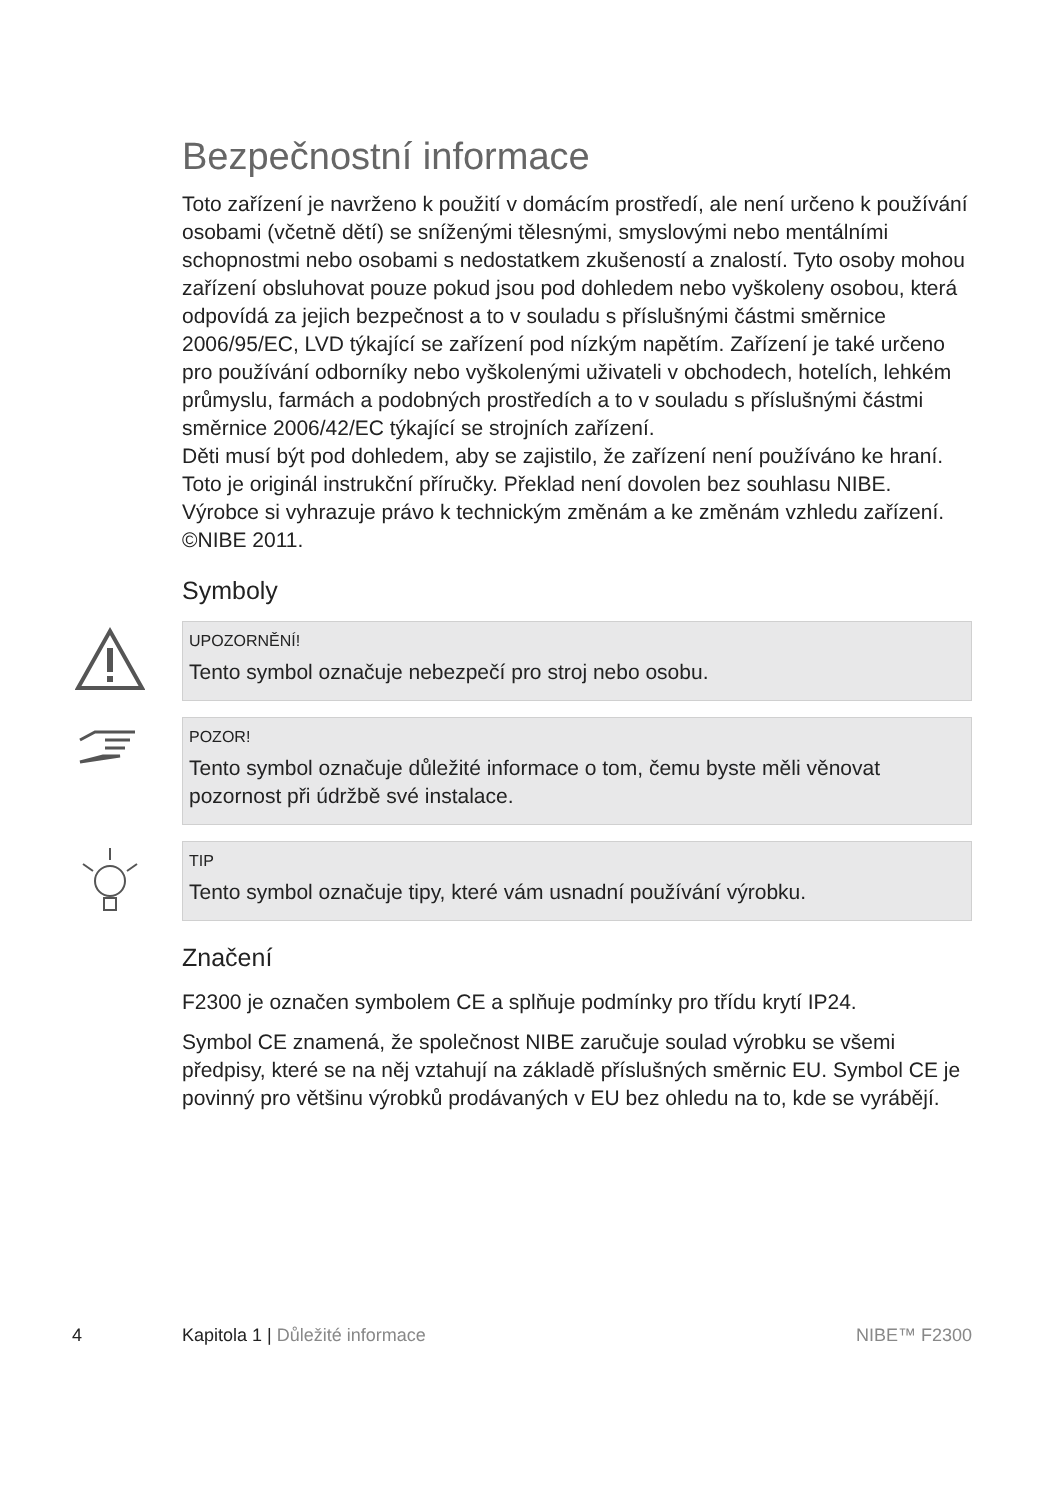Bezpečnostní informace
Toto zařízení je navrženo k použití v domácím prostředí, ale není určeno k používání osobami (včetně dětí) se sníženými tělesnými, smyslovými nebo mentálními schopnostmi nebo osobami s nedostatkem zkušeností a znalostí. Tyto osoby mohou zařízení obsluhovat pouze pokud jsou pod dohledem nebo vyškoleny osobou, která odpovídá za jejich bezpečnost a to v souladu s příslušnými částmi směrnice 2006/95/EC, LVD týkající se zařízení pod nízkým napětím. Zařízení je také určeno pro používání odborníky nebo vyškolenými uživateli v obchodech, hotelích, lehkém průmyslu, farmách a podobných prostředích a to v souladu s příslušnými částmi směrnice 2006/42/EC týkající se strojních zařízení.
Děti musí být pod dohledem, aby se zajistilo, že zařízení není používáno ke hraní.
Toto je originál instrukční příručky. Překlad není dovolen bez souhlasu NIBE.
Výrobce si vyhrazuje právo k technickým změnám a ke změnám vzhledu zařízení.
©NIBE 2011.
Symboly
UPOZORNĚNÍ!
Tento symbol označuje nebezpečí pro stroj nebo osobu.
POZOR!
Tento symbol označuje důležité informace o tom, čemu byste měli věnovat pozornost při údržbě své instalace.
TIP
Tento symbol označuje tipy, které vám usnadní používání výrobku.
Značení
F2300 je označen symbolem CE a splňuje podmínky pro třídu krytí IP24.
Symbol CE znamená, že společnost NIBE zaručuje soulad výrobku se všemi předpisy, které se na něj vztahují na základě příslušných směrnic EU. Symbol CE je povinný pro většinu výrobků prodávaných v EU bez ohledu na to, kde se vyrábějí.
4 Kapitola 1 | Důležité informace NIBE™ F2300